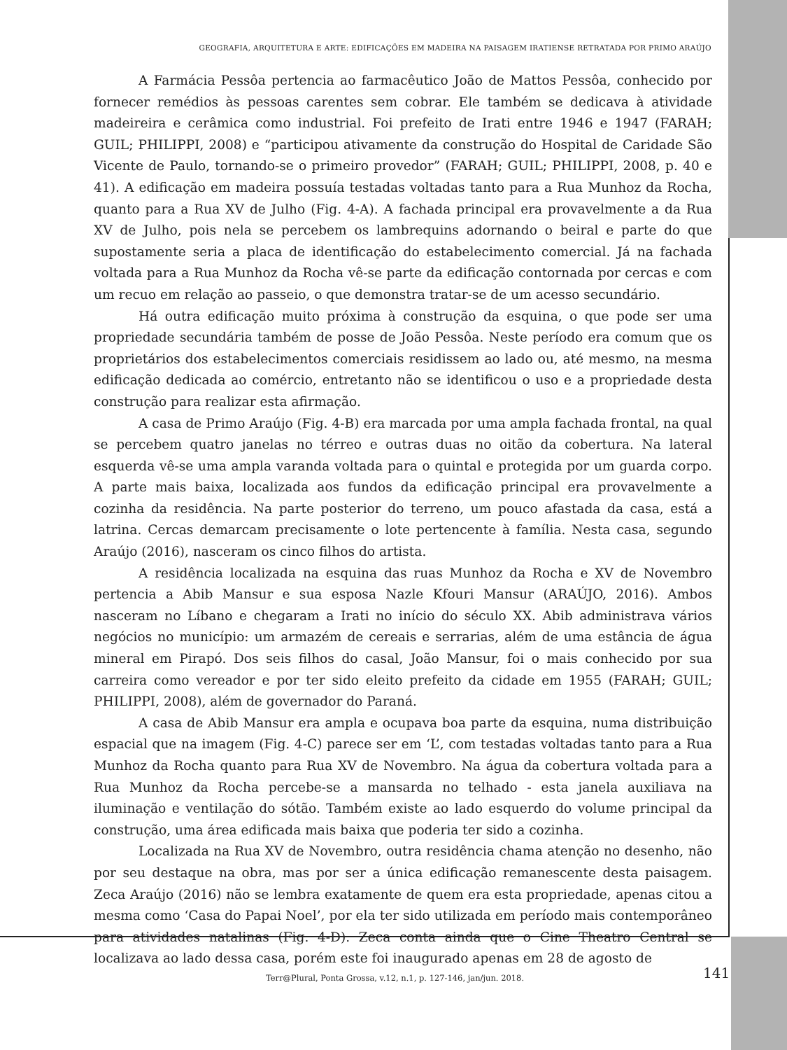GEOGRAFIA, ARQUITETURA E ARTE: EDIFICAÇÕES EM MADEIRA NA PAISAGEM IRATIENSE RETRATADA POR PRIMO ARAÚJO
A Farmácia Pessôa pertencia ao farmacêutico João de Mattos Pessôa, conhecido por fornecer remédios às pessoas carentes sem cobrar. Ele também se dedicava à atividade madeireira e cerâmica como industrial. Foi prefeito de Irati entre 1946 e 1947 (FARAH; GUIL; PHILIPPI, 2008) e “participou ativamente da construção do Hospital de Caridade São Vicente de Paulo, tornando-se o primeiro provedor” (FARAH; GUIL; PHILIPPI, 2008, p. 40 e 41). A edificação em madeira possuía testadas voltadas tanto para a Rua Munhoz da Rocha, quanto para a Rua XV de Julho (Fig. 4-A). A fachada principal era provavelmente a da Rua XV de Julho, pois nela se percebem os lambrequins adornando o beiral e parte do que supostamente seria a placa de identificação do estabelecimento comercial. Já na fachada voltada para a Rua Munhoz da Rocha vê-se parte da edificação contornada por cercas e com um recuo em relação ao passeio, o que demonstra tratar-se de um acesso secundário.
Há outra edificação muito próxima à construção da esquina, o que pode ser uma propriedade secundária também de posse de João Pessôa. Neste período era comum que os proprietários dos estabelecimentos comerciais residissem ao lado ou, até mesmo, na mesma edificação dedicada ao comércio, entretanto não se identificou o uso e a propriedade desta construção para realizar esta afirmação.
A casa de Primo Araújo (Fig. 4-B) era marcada por uma ampla fachada frontal, na qual se percebem quatro janelas no térreo e outras duas no oitão da cobertura. Na lateral esquerda vê-se uma ampla varanda voltada para o quintal e protegida por um guarda corpo. A parte mais baixa, localizada aos fundos da edificação principal era provavelmente a cozinha da residência. Na parte posterior do terreno, um pouco afastada da casa, está a latrina. Cercas demarcam precisamente o lote pertencente à família. Nesta casa, segundo Araújo (2016), nasceram os cinco filhos do artista.
A residência localizada na esquina das ruas Munhoz da Rocha e XV de Novembro pertencia a Abib Mansur e sua esposa Nazle Kfouri Mansur (ARAÚJO, 2016). Ambos nasceram no Líbano e chegaram a Irati no início do século XX. Abib administrava vários negócios no município: um armazém de cereais e serrarias, além de uma estância de água mineral em Pirapó. Dos seis filhos do casal, João Mansur, foi o mais conhecido por sua carreira como vereador e por ter sido eleito prefeito da cidade em 1955 (FARAH; GUIL; PHILIPPI, 2008), além de governador do Paraná.
A casa de Abib Mansur era ampla e ocupava boa parte da esquina, numa distribuição espacial que na imagem (Fig. 4-C) parece ser em ‘L’, com testadas voltadas tanto para a Rua Munhoz da Rocha quanto para Rua XV de Novembro. Na água da cobertura voltada para a Rua Munhoz da Rocha percebe-se a mansarda no telhado - esta janela auxiliava na iluminação e ventilação do sótão. Também existe ao lado esquerdo do volume principal da construção, uma área edificada mais baixa que poderia ter sido a cozinha.
Localizada na Rua XV de Novembro, outra residência chama atenção no desenho, não por seu destaque na obra, mas por ser a única edificação remanescente desta paisagem. Zeca Araújo (2016) não se lembra exatamente de quem era esta propriedade, apenas citou a mesma como ‘Casa do Papai Noel’, por ela ter sido utilizada em período mais contemporâneo para atividades natalinas (Fig. 4-D). Zeca conta ainda que o Cine Theatro Central se localizava ao lado dessa casa, porém este foi inaugurado apenas em 28 de agosto de
Terr@Plural, Ponta Grossa, v.12, n.1, p. 127-146, jan/jun. 2018.
141